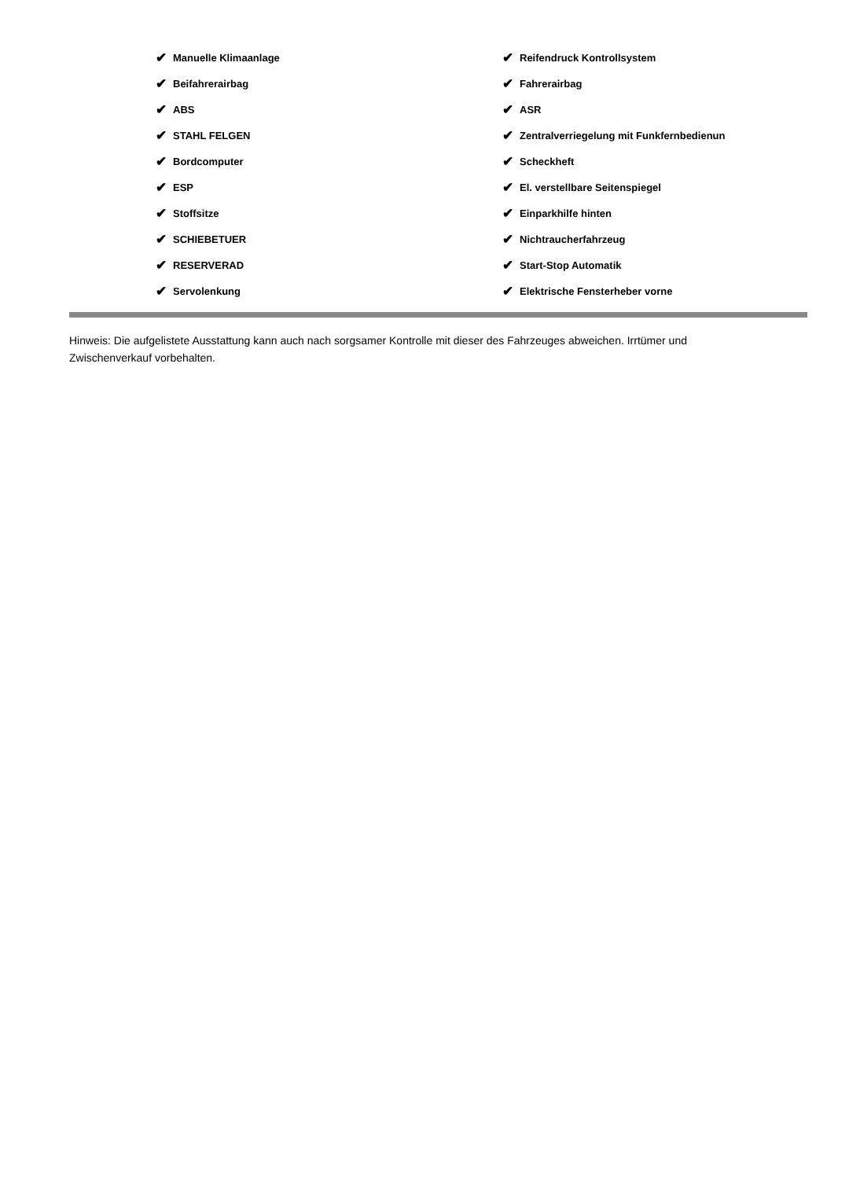✔ Manuelle Klimaanlage
✔ Beifahrerairbag
✔ ABS
✔ STAHL FELGEN
✔ Bordcomputer
✔ ESP
✔ Stoffsitze
✔ SCHIEBETUER
✔ RESERVERAD
✔ Servolenkung
✔ Reifendruck Kontrollsystem
✔ Fahrerairbag
✔ ASR
✔ Zentralverriegelung mit Funkfernbedienun
✔ Scheckheft
✔ El. verstellbare Seitenspiegel
✔ Einparkhilfe hinten
✔ Nichtraucherfahrzeug
✔ Start-Stop Automatik
✔ Elektrische Fensterheber vorne
Hinweis: Die aufgelistete Ausstattung kann auch nach sorgsamer Kontrolle mit dieser des Fahrzeuges abweichen. Irrtümer und Zwischenverkauf vorbehalten.